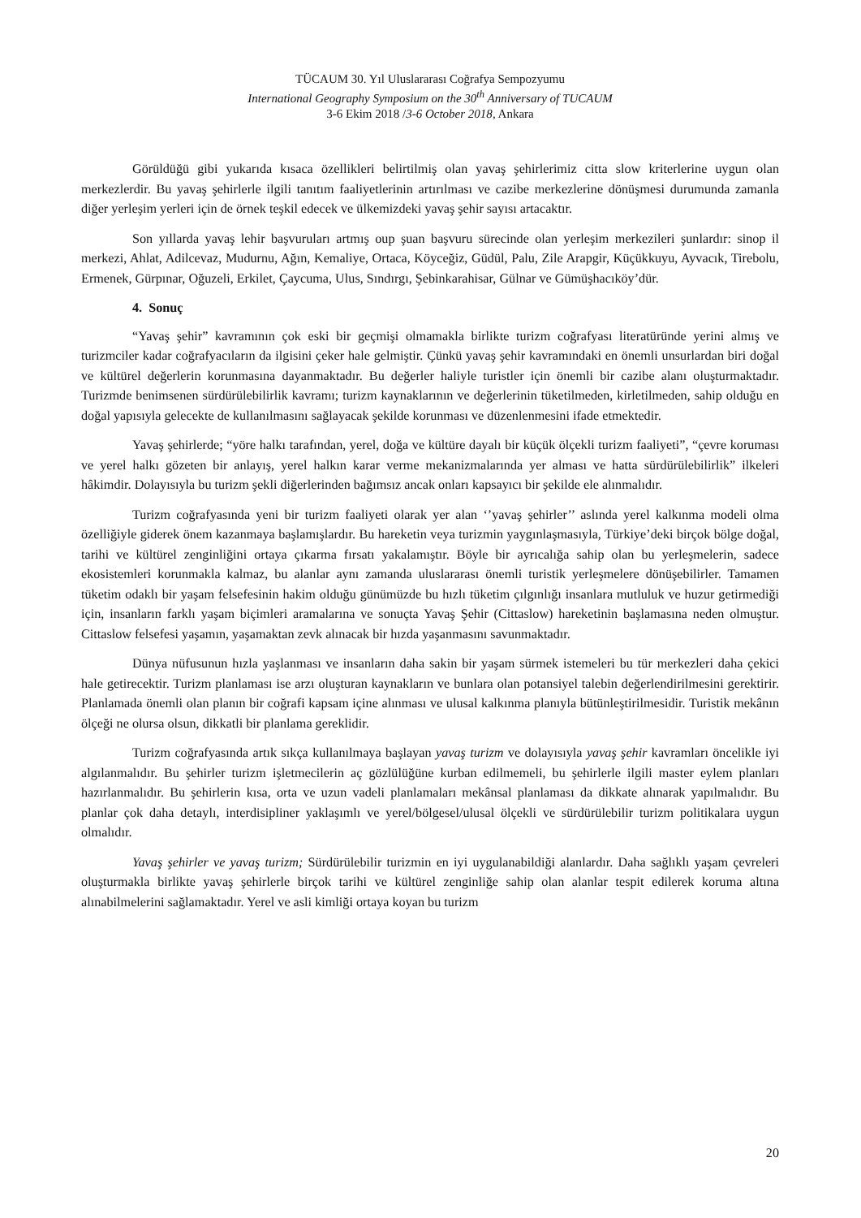TÜCAUM 30. Yıl Uluslararası Coğrafya Sempozyumu
International Geography Symposium on the 30<sup>th</sup> Anniversary of TUCAUM
3-6 Ekim 2018 /3-6 October 2018, Ankara
Görüldüğü gibi yukarıda kısaca özellikleri belirtilmiş olan yavaş şehirlerimiz citta slow kriterlerine uygun olan merkezlerdir. Bu yavaş şehirlerle ilgili tanıtım faaliyetlerinin artırılması ve cazibe merkezlerine dönüşmesi durumunda zamanla diğer yerleşim yerleri için de örnek teşkil edecek ve ülkemizdeki yavaş şehir sayısı artacaktır.
Son yıllarda yavaş lehir başvuruları artmış oup şuan başvuru sürecinde olan yerleşim merkezileri şunlardır: sinop il merkezi, Ahlat, Adilcevaz, Mudurnu, Ağın, Kemaliye, Ortaca, Köyceğiz, Güdül, Palu, Zile Arapgir, Küçükkuyu, Ayvacık, Tirebolu, Ermenek, Gürpınar, Oğuzeli, Erkilet, Çaycuma, Ulus, Sındırgı, Şebinkarahisar, Gülnar ve Gümüşhacıköy’dür.
4. Sonuç
“Yavaş şehir” kavramının çok eski bir geçmişi olmamakla birlikte turizm coğrafyası literatüründe yerini almış ve turizmciler kadar coğrafyacıların da ilgisini çeker hale gelmiştir. Çünkü yavaş şehir kavramındaki en önemli unsurlardan biri doğal ve kültürel değerlerin korunmasına dayanmaktadır. Bu değerler haliyle turistler için önemli bir cazibe alanı oluşturmaktadır. Turizmde benimsenen sürdürülebilirlik kavramı; turizm kaynaklarının ve değerlerinin tüketilmeden, kirletilmeden, sahip olduğu en doğal yapısıyla gelecekte de kullanılmasını sağlayacak şekilde korunması ve düzenlenmesini ifade etmektedir.
Yavaş şehirlerde; “yöre halkı tarafından, yerel, doğa ve kültüre dayalı bir küçük ölçekli turizm faaliyeti”, “çevre koruması ve yerel halkı gözeten bir anlayış, yerel halkın karar verme mekanizmalarında yer alması ve hatta sürdürülebilirlik” ilkeleri hâkimdir. Dolayısıyla bu turizm şekli diğerlerinden bağımsız ancak onları kapsayıcı bir şekilde ele alınmalıdır.
Turizm coğrafyasında yeni bir turizm faaliyeti olarak yer alan ‘’yavaş şehirler’’ aslında yerel kalkınma modeli olma özelliğiyle giderek önem kazanmaya başlamışlardır. Bu hareketin veya turizmin yaygınlaşmasıyla, Türkiye’deki birçok bölge doğal, tarihi ve kültürel zenginliğini ortaya çıkarma fırsatı yakalamıştır. Böyle bir ayrıcalığa sahip olan bu yerleşmelerin, sadece ekosistemleri korunmakla kalmaz, bu alanlar aynı zamanda uluslararası önemli turistik yerleşmelere dönüşebilirler. Tamamen tüketim odaklı bir yaşam felsefesinin hakim olduğu günümüzde bu hızlı tüketim çılgınlığı insanlara mutluluk ve huzur getirmediği için, insanların farklı yaşam biçimleri aramalarına ve sonuçta Yavaş Şehir (Cittaslow) hareketinin başlamasına neden olmuştur. Cittaslow felsefesi yaşamın, yaşamaktan zevk alınacak bir hızda yaşanmasını savunmaktadır.
Dünya nüfusunun hızla yaşlanması ve insanların daha sakin bir yaşam sürmek istemeleri bu tür merkezleri daha çekici hale getirecektir. Turizm planlaması ise arzı oluşturan kaynakların ve bunlara olan potansiyel talebin değerlendirilmesini gerektirir. Planlamada önemli olan planın bir coğrafi kapsam içine alınması ve ulusal kalkınma planıyla bütünleştirilmesidir. Turistik mekânın ölçeği ne olursa olsun, dikkatli bir planlama gereklidir.
Turizm coğrafyasında artık sıkça kullanılmaya başlayan yavaş turizm ve dolayısıyla yavaş şehir kavramları öncelikle iyi algılanmalıdır. Bu şehirler turizm işletmecilerin aç gözlülüğüne kurban edilmemeli, bu şehirlerle ilgili master eylem planları hazırlanmalıdır. Bu şehirlerin kısa, orta ve uzun vadeli planlamaları mekânsal planlaması da dikkate alınarak yapılmalıdır. Bu planlar çok daha detaylı, interdisipliner yaklaşımlı ve yerel/bölgesel/ulusal ölçekli ve sürdürülebilir turizm politikalara uygun olmalıdır.
Yavaş şehirler ve yavaş turizm; Sürdürülebilir turizmin en iyi uygulanabildiği alanlardır. Daha sağlıklı yaşam çevreleri oluşturmakla birlikte yavaş şehirlerle birçok tarihi ve kültürel zenginliğe sahip olan alanlar tespit edilerek koruma altına alınabilmelerini sağlamaktadır. Yerel ve asli kimliği ortaya koyan bu turizm
20